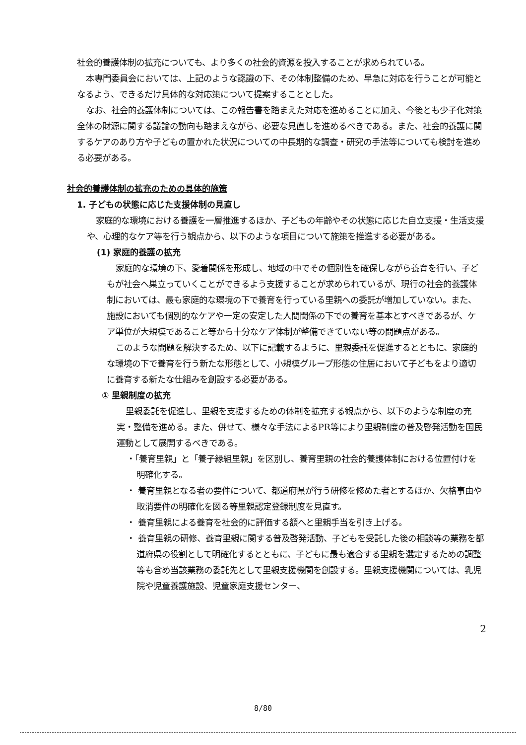社会的養護体制の拡充についても、より多くの社会的資源を投入することが求められている。
本専門委員会においては、上記のような認識の下、その体制整備のため、早急に対応を行うことが可能となるよう、できるだけ具体的な対応策について提案することとした。
なお、社会的養護体制については、この報告書を踏まえた対応を進めることに加え、今後とも少子化対策全体の財源に関する議論の動向も踏まえながら、必要な見直しを進めるべきである。また、社会的養護に関するケアのあり方や子どもの置かれた状況についての中長期的な調査・研究の手法等についても検討を進める必要がある。
社会的養護体制の拡充のための具体的施策
1. 子どもの状態に応じた支援体制の見直し
家庭的な環境における養護を一層推進するほか、子どもの年齢やその状態に応じた自立支援・生活支援や、心理的なケア等を行う観点から、以下のような項目について施策を推進する必要がある。
(1) 家庭的養護の拡充
家庭的な環境の下、愛着関係を形成し、地域の中でその個別性を確保しながら養育を行い、子どもが社会へ巣立っていくことができるよう支援することが求められているが、現行の社会的養護体制においては、最も家庭的な環境の下で養育を行っている里親への委託が増加していない。また、施設においても個別的なケアや一定の安定した人間関係の下での養育を基本とすべきであるが、ケア単位が大規模であること等から十分なケア体制が整備できていない等の問題点がある。
このような問題を解決するため、以下に記載するように、里親委託を促進するとともに、家庭的な環境の下で養育を行う新たな形態として、小規模グループ形態の住居において子どもをより適切に養育する新たな仕組みを創設する必要がある。
① 里親制度の拡充
里親委託を促進し、里親を支援するための体制を拡充する観点から、以下のような制度の充実・整備を進める。また、併せて、様々な手法によるPR等により里親制度の普及啓発活動を国民運動として展開するべきである。
・「養育里親」と「養子縁組里親」を区別し、養育里親の社会的養護体制における位置付けを明確化する。
・ 養育里親となる者の要件について、都道府県が行う研修を修めた者とするほか、欠格事由や取消要件の明確化を図る等里親認定登録制度を見直す。
・ 養育里親による養育を社会的に評価する額へと里親手当を引き上げる。
・ 養育里親の研修、養育里親に関する普及啓発活動、子どもを受託した後の相談等の業務を都道府県の役割として明確化するとともに、子どもに最も適合する里親を選定するための調整等も含め当該業務の委託先として里親支援機関を創設する。里親支援機関については、乳児院や児童養護施設、児童家庭支援センター、
2
8/80